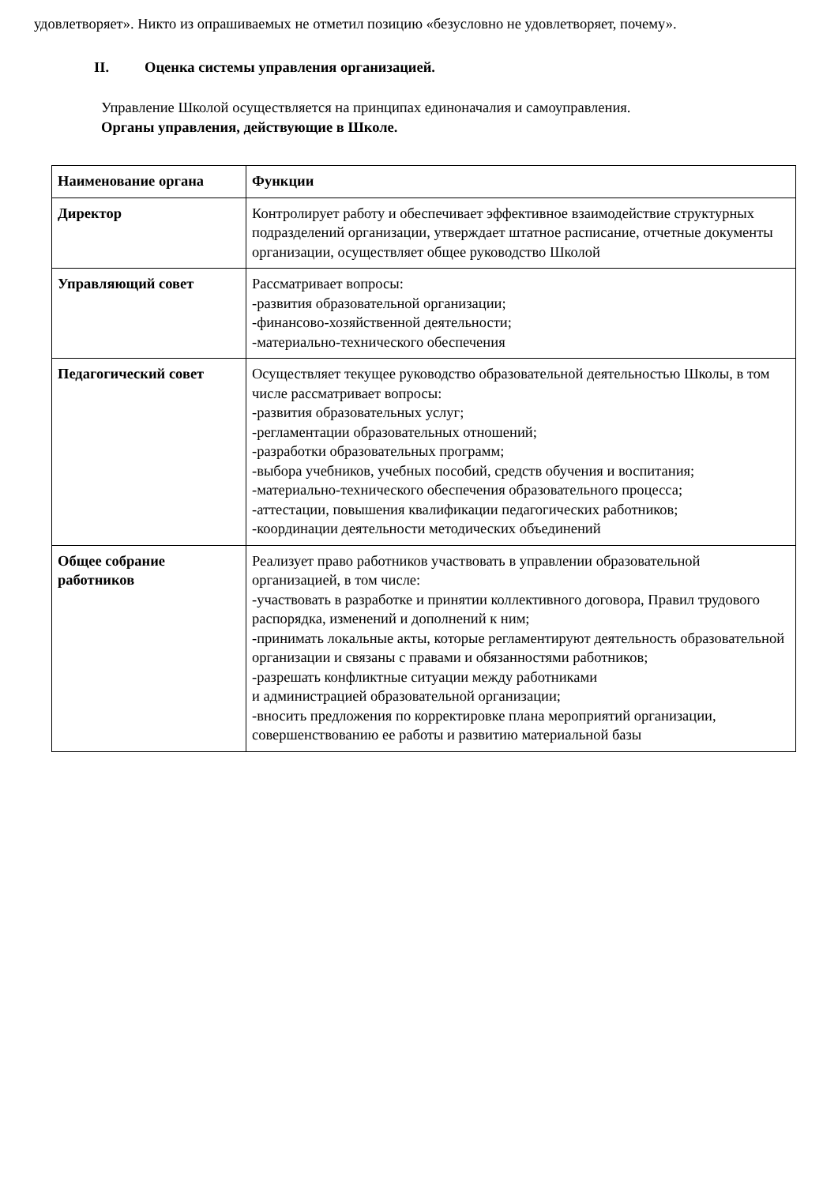удовлетворяет». Никто из опрашиваемых не отметил позицию «безусловно не удовлетворяет, почему».
II. Оценка системы управления организацией.
Управление Школой осуществляется на принципах единоначалия и самоуправления.
Органы управления, действующие в Школе.
| Наименование органа | Функции |
| --- | --- |
| Директор | Контролирует работу и обеспечивает эффективное взаимодействие структурных подразделений организации, утверждает штатное расписание, отчетные документы организации, осуществляет общее руководство Школой |
| Управляющий совет | Рассматривает вопросы: -развития образовательной организации; -финансово-хозяйственной деятельности; -материально-технического обеспечения |
| Педагогический совет | Осуществляет текущее руководство образовательной деятельностью Школы, в том числе рассматривает вопросы: -развития образовательных услуг; -регламентации образовательных отношений; -разработки образовательных программ; -выбора учебников, учебных пособий, средств обучения и воспитания; -материально-технического обеспечения образовательного процесса; -аттестации, повышения квалификации педагогических работников; -координации деятельности методических объединений |
| Общее собрание работников | Реализует право работников участвовать в управлении образовательной организацией, в том числе: -участвовать в разработке и принятии коллективного договора, Правил трудового распорядка, изменений и дополнений к ним; -принимать локальные акты, которые регламентируют деятельность образовательной организации и связаны с правами и обязанностями работников; -разрешать конфликтные ситуации между работниками и администрацией образовательной организации; -вносить предложения по корректировке плана мероприятий организации, совершенствованию ее работы и развитию материальной базы |